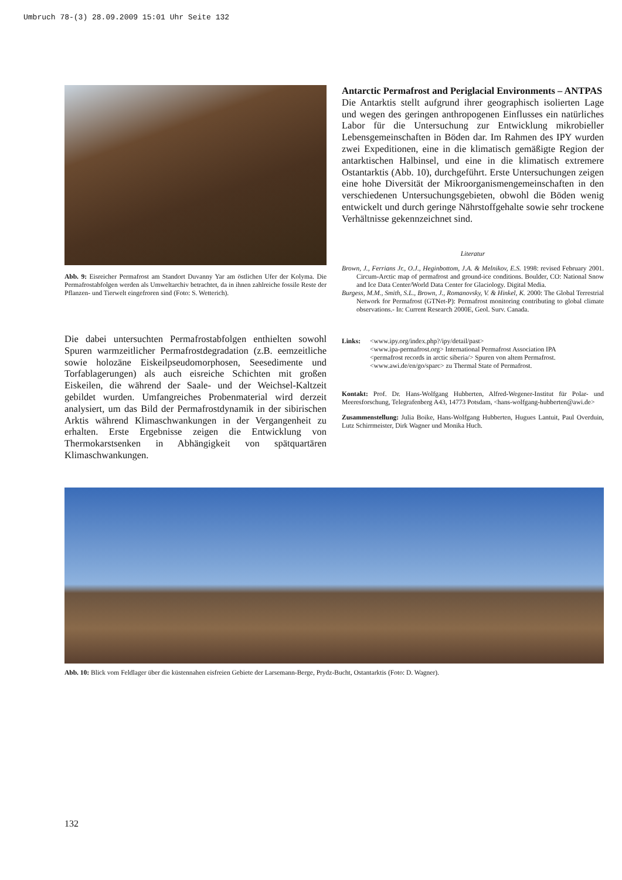Umbruch 78-(3) 28.09.2009 15:01 Uhr Seite 132
Abb. 9: Eisreicher Permafrost am Standort Duvanny Yar am östlichen Ufer der Kolyma. Die Permafrostabfolgen werden als Umweltarchiv betrachtet, da in ihnen zahlreiche fossile Reste der Pflanzen- und Tierwelt eingefroren sind (Foto: S. Wetterich).
Die dabei untersuchten Permafrostabfolgen enthielten sowohl Spuren warmzeitlicher Permafrostdegradation (z.B. eemzeitliche sowie holozäne Eiskeilpseudomorphosen, Seesedimente und Torfablagerungen) als auch eisreiche Schichten mit großen Eiskeilen, die während der Saale- und der Weichsel-Kaltzeit gebildet wurden. Umfangreiches Probenmaterial wird derzeit analysiert, um das Bild der Permafrostdynamik in der sibirischen Arktis während Klimaschwankungen in der Vergangenheit zu erhalten. Erste Ergebnisse zeigen die Entwicklung von Thermokarstsenken in Abhängigkeit von spätquartären Klimaschwankungen.
Antarctic Permafrost and Periglacial Environments – ANTPAS
Die Antarktis stellt aufgrund ihrer geographisch isolierten Lage und wegen des geringen anthropogenen Einflusses ein natürliches Labor für die Untersuchung zur Entwicklung mikrobieller Lebensgemeinschaften in Böden dar. Im Rahmen des IPY wurden zwei Expeditionen, eine in die klimatisch gemäßigte Region der antarktischen Halbinsel, und eine in die klimatisch extremere Ostantarktis (Abb. 10), durchgeführt. Erste Untersuchungen zeigen eine hohe Diversität der Mikroorganismengemeinschaften in den verschiedenen Untersuchungsgebieten, obwohl die Böden wenig entwickelt und durch geringe Nährstoffgehalte sowie sehr trockene Verhältnisse gekennzeichnet sind.
Literatur
Brown, J., Ferrians Jr., O.J., Heginbottom, J.A. & Melnikov, E.S. 1998: revised February 2001. Circum-Arctic map of permafrost and ground-ice conditions. Boulder, CO: National Snow and Ice Data Center/World Data Center for Glaciology. Digital Media.
Burgess, M.M., Smith, S.L., Brown, J., Romanovsky, V. & Hinkel, K. 2000: The Global Terrestrial Network for Permafrost (GTNet-P): Permafrost monitoring contributing to global climate observations.- In: Current Research 2000E, Geol. Surv. Canada.
Links: <www.ipy.org/index.php?/ipy/detail/past>
<www.ipa-permafrost.org> International Permafrost Association IPA
<permafrost records in arctic siberia/> Spuren von altem Permafrost.
<www.awi.de/en/go/sparc> zu Thermal State of Permafrost.
Kontakt: Prof. Dr. Hans-Wolfgang Hubberten, Alfred-Wegener-Institut für Polar- und Meeresforschung, Telegrafenberg A43, 14773 Potsdam, <hans-wolfgang-hubberten@awi.de>
Zusammenstellung: Julia Boike, Hans-Wolfgang Hubberten, Hugues Lantuit, Paul Overduin, Lutz Schirrmeister, Dirk Wagner und Monika Huch.
Abb. 10: Blick vom Feldlager über die küstennahen eisfreien Gebiete der Larsemann-Berge, Prydz-Bucht, Ostantarktis (Foto: D. Wagner).
132